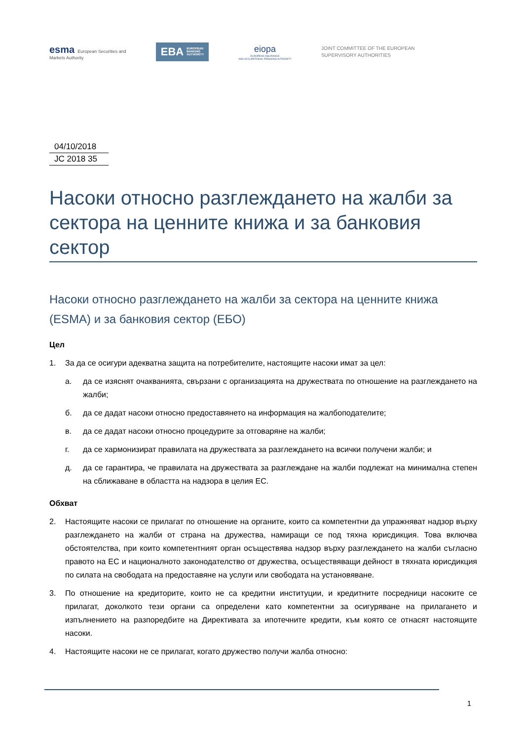esma European Securities and
Markets Authority
EBA EUROPEAN
BANKING
AUTHORITY
eiopa
EUROPEAN INSURANCE
AND OCCUPATIONAL PENSIONS AUTHORITY
JOINT COMMITTEE OF THE EUROPEAN
SUPERVISORY AUTHORITIES
04/10/2018
JC 2018 35
Насоки относно разглеждането на жалби за сектора на ценните книжа и за банковия сектор
Насоки относно разглеждането на жалби за сектора на ценните книжа (ESMA) и за банковия сектор (ЕБО)
Цел
1. За да се осигури адекватна защита на потребителите, настоящите насоки имат за цел:
а. да се изяснят очакванията, свързани с организацията на дружествата по отношение на разглеждането на жалби;
б. да се дадат насоки относно предоставянето на информация на жалбоподателите;
в. да се дадат насоки относно процедурите за отговаряне на жалби;
г. да се хармонизират правилата на дружествата за разглеждането на всички получени жалби; и
д. да се гарантира, че правилата на дружествата за разглеждане на жалби подлежат на минимална степен на сближаване в областта на надзора в целия ЕС.
Обхват
2. Настоящите насоки се прилагат по отношение на органите, които са компетентни да упражняват надзор върху разглеждането на жалби от страна на дружества, намиращи се под тяхна юрисдикция. Това включва обстоятелства, при които компетентният орган осъществява надзор върху разглеждането на жалби съгласно правото на ЕС и националното законодателство от дружества, осъществяващи дейност в тяхната юрисдикция по силата на свободата на предоставяне на услуги или свободата на установяване.
3. По отношение на кредиторите, които не са кредитни институции, и кредитните посредници насоките се прилагат, доколкото тези органи са определени като компетентни за осигуряване на прилагането и изпълнението на разпоредбите на Директивата за ипотечните кредити, към която се отнасят настоящите насоки.
4. Настоящите насоки не се прилагат, когато дружество получи жалба относно:
1